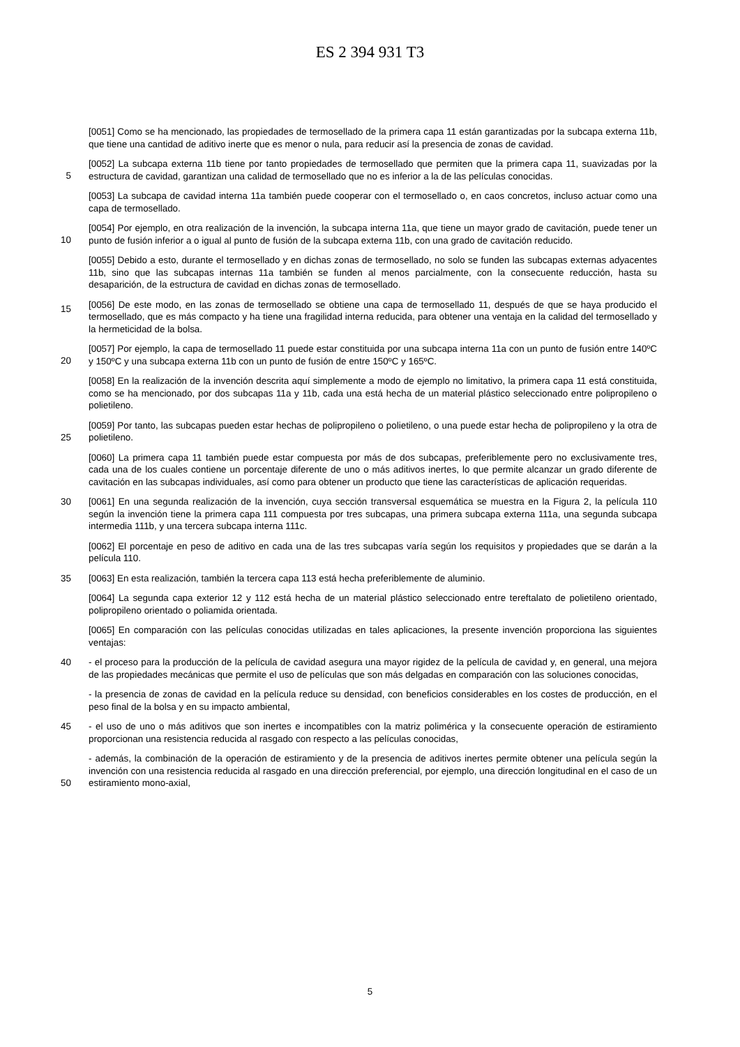ES 2 394 931 T3
[0051] Como se ha mencionado, las propiedades de termosellado de la primera capa 11 están garantizadas por la subcapa externa 11b, que tiene una cantidad de aditivo inerte que es menor o nula, para reducir así la presencia de zonas de cavidad.
[0052] La subcapa externa 11b tiene por tanto propiedades de termosellado que permiten que la primera capa
5
11, suavizadas por la estructura de cavidad, garantizan una calidad de termosellado que no es inferior a la de las películas conocidas.
[0053] La subcapa de cavidad interna 11a también puede cooperar con el termosellado o, en caos concretos, incluso actuar como una capa de termosellado.
[0054] Por ejemplo, en otra realización de la invención, la subcapa interna 11a, que tiene un mayor grado de
10
cavitación, puede tener un punto de fusión inferior a o igual al punto de fusión de la subcapa externa 11b, con una grado de cavitación reducido.
[0055] Debido a esto, durante el termosellado y en dichas zonas de termosellado, no solo se funden las subcapas externas adyacentes 11b, sino que las subcapas internas 11a también se funden al menos parcialmente, con la consecuente reducción, hasta su desaparición, de la estructura de cavidad en dichas zonas
15
de termosellado.
[0056] De este modo, en las zonas de termosellado se obtiene una capa de termosellado 11, después de que se haya producido el termosellado, que es más compacto y ha tiene una fragilidad interna reducida, para obtener una ventaja en la calidad del termosellado y la hermeticidad de la bolsa.
[0057] Por ejemplo, la capa de termosellado 11 puede estar constituida por una subcapa interna 11a con un
20
punto de fusión entre 140ºC y 150ºC y una subcapa externa 11b con un punto de fusión de entre 150ºC y 165ºC.
[0058] En la realización de la invención descrita aquí simplemente a modo de ejemplo no limitativo, la primera capa 11 está constituida, como se ha mencionado, por dos subcapas 11a y 11b, cada una está hecha de un material plástico seleccionado entre polipropileno o polietileno.
[0059] Por tanto, las subcapas pueden estar hechas de polipropileno o polietileno, o una puede estar hecha de
25
polipropileno y la otra de polietileno.
[0060] La primera capa 11 también puede estar compuesta por más de dos subcapas, preferiblemente pero no exclusivamente tres, cada una de los cuales contiene un porcentaje diferente de uno o más aditivos inertes, lo que permite alcanzar un grado diferente de cavitación en las subcapas individuales, así como para obtener un producto que tiene las características de aplicación requeridas.
30 [0061] En una segunda realización de la invención, cuya sección transversal esquemática se muestra en la Figura 2, la película 110 según la invención tiene la primera capa 111 compuesta por tres subcapas, una primera subcapa externa 111a, una segunda subcapa intermedia 111b, y una tercera subcapa interna 111c.
[0062] El porcentaje en peso de aditivo en cada una de las tres subcapas varía según los requisitos y propiedades que se darán a la película 110.
35 [0063] En esta realización, también la tercera capa 113 está hecha preferiblemente de aluminio.
[0064] La segunda capa exterior 12 y 112 está hecha de un material plástico seleccionado entre tereftalato de polietileno orientado, polipropileno orientado o poliamida orientada.
[0065] En comparación con las películas conocidas utilizadas en tales aplicaciones, la presente invención proporciona las siguientes ventajas:
40 - el proceso para la producción de la película de cavidad asegura una mayor rigidez de la película de cavidad y, en general, una mejora de las propiedades mecánicas que permite el uso de películas que son más delgadas en comparación con las soluciones conocidas,
- la presencia de zonas de cavidad en la película reduce su densidad, con beneficios considerables en los costes de producción, en el peso final de la bolsa y en su impacto ambiental,
45 - el uso de uno o más aditivos que son inertes e incompatibles con la matriz polimérica y la consecuente operación de estiramiento proporcionan una resistencia reducida al rasgado con respecto a las películas conocidas,
- además, la combinación de la operación de estiramiento y de la presencia de aditivos inertes permite obtener una película según la invención con una resistencia reducida al rasgado en una dirección preferencial, por
50
ejemplo, una dirección longitudinal en el caso de un estiramiento mono-axial,
5